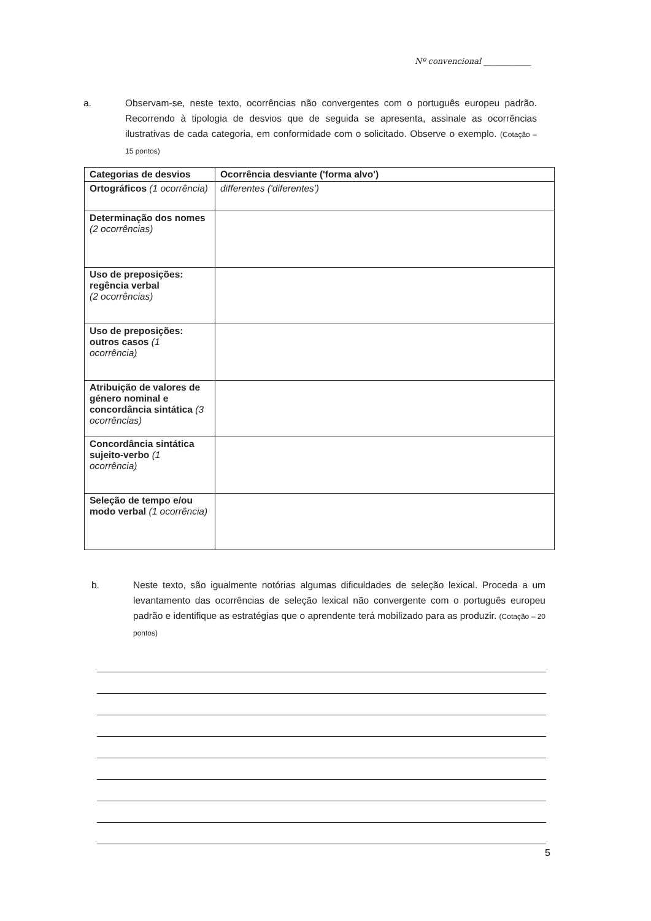Nº convencional ____________
a. Observam-se, neste texto, ocorrências não convergentes com o português europeu padrão. Recorrendo à tipologia de desvios que de seguida se apresenta, assinale as ocorrências ilustrativas de cada categoria, em conformidade com o solicitado. Observe o exemplo. (Cotação – 15 pontos)
| Categorias de desvios | Ocorrência desviante ('forma alvo') |
| --- | --- |
| Ortográficos (1 ocorrência) | differentes ('diferentes') |
| Determinação dos nomes (2 ocorrências) | |
| Uso de preposições: regência verbal (2 ocorrências) | |
| Uso de preposições: outros casos (1 ocorrência) | |
| Atribuição de valores de género nominal e concordância sintática (3 ocorrências) | |
| Concordância sintática sujeito-verbo (1 ocorrência) | |
| Seleção de tempo e/ou modo verbal (1 ocorrência) | |
b. Neste texto, são igualmente notórias algumas dificuldades de seleção lexical. Proceda a um levantamento das ocorrências de seleção lexical não convergente com o português europeu padrão e identifique as estratégias que o aprendente terá mobilizado para as produzir. (Cotação – 20 pontos)
5